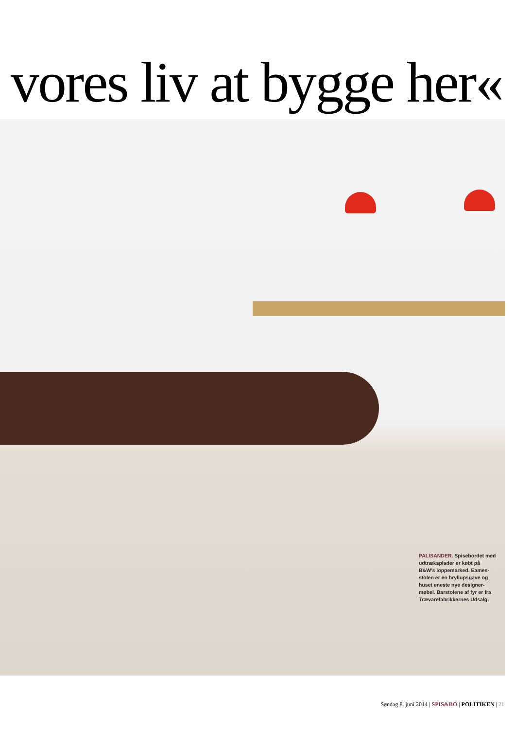vores liv at bygge her«
PALISANDER. Spisebordet med udtræksplader er købt på B&W’s loppemarked. Eames­stolen er en bryllupsgave og huset eneste nye designer­møbel. Barstolene af fyr er fra Trævarefabrikkernes Udsalg.
Søndag 8. juni 2014 | SPIS&BO | POLITIKEN | 21